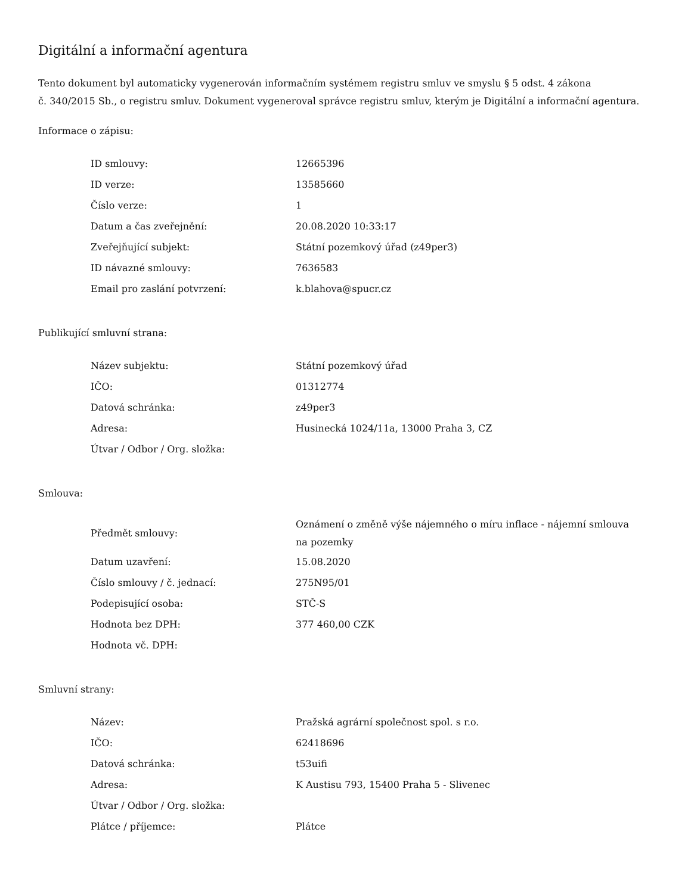Digitální a informační agentura
Tento dokument byl automaticky vygenerován informačním systémem registru smluv ve smyslu § 5 odst. 4 zákona
č. 340/2015 Sb., o registru smluv. Dokument vygeneroval správce registru smluv, kterým je Digitální a informační agentura.
Informace o zápisu:
| ID smlouvy: | 12665396 |
| ID verze: | 13585660 |
| Číslo verze: | 1 |
| Datum a čas zveřejnění: | 20.08.2020 10:33:17 |
| Zveřejňující subjekt: | Státní pozemkový úřad (z49per3) |
| ID návazné smlouvy: | 7636583 |
| Email pro zaslání potvrzení: | k.blahova@spucr.cz |
Publikující smluvní strana:
| Název subjektu: | Státní pozemkový úřad |
| IČO: | 01312774 |
| Datová schránka: | z49per3 |
| Adresa: | Husinecká 1024/11a, 13000 Praha 3, CZ |
| Útvar / Odbor / Org. složka: | |
Smlouva:
| Předmět smlouvy: | Oznámení o změně výše nájemného o míru inflace - nájemní smlouva na pozemky |
| Datum uzavření: | 15.08.2020 |
| Číslo smlouvy / č. jednací: | 275N95/01 |
| Podepisující osoba: | STČ-S |
| Hodnota bez DPH: | 377 460,00 CZK |
| Hodnota vč. DPH: | |
Smluvní strany:
| Název: | Pražská agrární společnost spol. s r.o. |
| IČO: | 62418696 |
| Datová schránka: | t53uifi |
| Adresa: | K Austisu 793, 15400 Praha 5 - Slivenec |
| Útvar / Odbor / Org. složka: | |
| Plátce / příjemce: | Plátce |